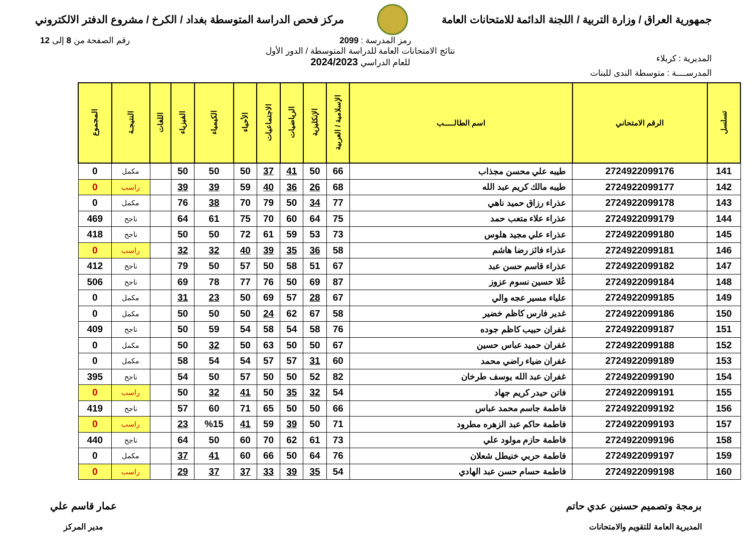جمهورية العراق / وزارة التربية / اللجنة الدائمة للامتحانات العامة
مركز فحص الدراسة المتوسطة بغداد / الكرخ / مشروع الدفتر الالكتروني
رمز المدرسة : 2099 رقم الصفحة من 8 إلى 12
المديرية : كربلاء
نتائج الامتحانات العامة للدراسة المتوسطة / الدور الأول
للعام الدراسي 2024/2023
المدرســــة : متوسطة الندى للبنات
| تسلسل | الرقم الامتحاني | اسم الطالـــــب | الإسلامية / العربية | الإنكليزية | الرياضيات | الاجتماعيات | الأحياء | الكيمياء | الفيزياء | اللغات | النتيجـة | المجموع |
| --- | --- | --- | --- | --- | --- | --- | --- | --- | --- | --- | --- | --- |
| 141 | 2724922099176 | طيبه علي محسن مجذاب | 66 | 50 | 41 | 37 | 50 | 50 | 50 | | مكمل | 0 |
| 142 | 2724922099177 | طيبه مالك كريم عبد الله | 68 | 26 | 36 | 40 | 59 | 39 | 39 | | راسب | 0 |
| 143 | 2724922099178 | عذراء رزاق حميد ناهي | 77 | 34 | 50 | 79 | 70 | 38 | 76 | | مكمل | 0 |
| 144 | 2724922099179 | عذراء علاء متعب حمد | 75 | 64 | 60 | 70 | 75 | 61 | 64 | | ناجح | 469 |
| 145 | 2724922099180 | عذراء علي مجيد هلوس | 73 | 53 | 59 | 61 | 72 | 50 | 50 | | ناجح | 418 |
| 146 | 2724922099181 | عذراء فائز رضا هاشم | 58 | 36 | 35 | 39 | 40 | 32 | 32 | | راسب | 0 |
| 147 | 2724922099182 | عذراء قاسم حسن عبد | 67 | 51 | 58 | 50 | 57 | 50 | 79 | | ناجح | 412 |
| 148 | 2724922099184 | عُلا حسين نسوم عزوز | 87 | 69 | 50 | 76 | 77 | 78 | 69 | | ناجح | 506 |
| 149 | 2724922099185 | علياء مسير عجه والي | 67 | 28 | 57 | 69 | 50 | 23 | 31 | | مكمل | 0 |
| 150 | 2724922099186 | غدير فارس كاظم خضير | 58 | 67 | 62 | 24 | 50 | 50 | 50 | | مكمل | 0 |
| 151 | 2724922099187 | غفران حبيب كاظم جوده | 76 | 58 | 54 | 58 | 54 | 59 | 50 | | ناجح | 409 |
| 152 | 2724922099188 | غفران حميد عباس حسين | 67 | 50 | 50 | 63 | 50 | 32 | 50 | | مكمل | 0 |
| 153 | 2724922099189 | غفران ضياء راضي محمد | 60 | 31 | 57 | 57 | 54 | 54 | 58 | | مكمل | 0 |
| 154 | 2724922099190 | غفران عبد الله يوسف طرخان | 82 | 52 | 50 | 50 | 57 | 50 | 54 | | ناجح | 395 |
| 155 | 2724922099191 | فاتن حيدر كريم جهاد | 54 | 32 | 35 | 50 | 41 | 32 | 50 | | راسب | 0 |
| 156 | 2724922099192 | فاطمة جاسم محمد عباس | 66 | 50 | 50 | 65 | 71 | 60 | 57 | | ناجح | 419 |
| 157 | 2724922099193 | فاطمة حاكم عبد الزهره مطرود | 71 | 50 | 39 | 59 | 41 | %15 | 23 | | راسب | 0 |
| 158 | 2724922099196 | فاطمة حازم مولود علي | 73 | 61 | 62 | 70 | 60 | 50 | 64 | | ناجح | 440 |
| 159 | 2724922099197 | فاطمة حربي خنيطل شعلان | 76 | 64 | 50 | 66 | 60 | 41 | 37 | | مكمل | 0 |
| 160 | 2724922099198 | فاطمة حسام حسن عبد الهادي | 54 | 35 | 39 | 33 | 37 | 37 | 29 | | راسب | 0 |
برمجة وتصميم حسنين عدي حاتم
المديرية العامة للتقويم والامتحانات
عمار قاسم علي
مدير المركز